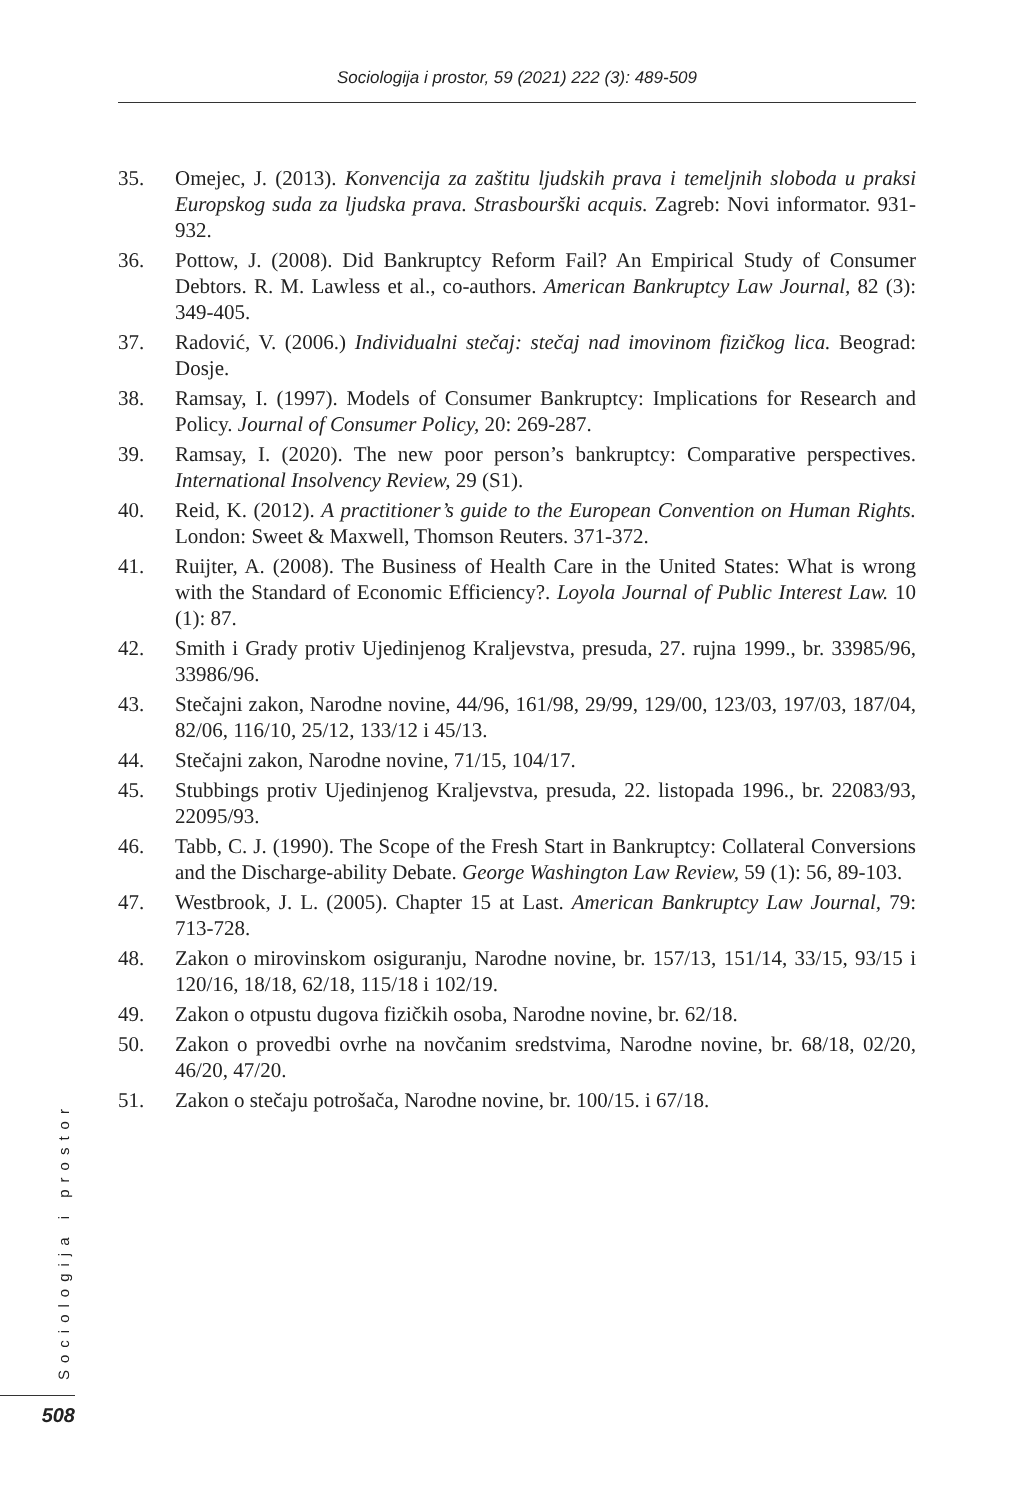Sociologija i prostor, 59 (2021) 222 (3): 489-509
35. Omejec, J. (2013). Konvencija za zaštitu ljudskih prava i temeljnih sloboda u praksi Europskog suda za ljudska prava. Strasbourški acquis. Zagreb: Novi informator. 931-932.
36. Pottow, J. (2008). Did Bankruptcy Reform Fail? An Empirical Study of Consumer Debtors. R. M. Lawless et al., co-authors. American Bankruptcy Law Journal, 82 (3): 349-405.
37. Radović, V. (2006.) Individualni stečaj: stečaj nad imovinom fizičkog lica. Beograd: Dosje.
38. Ramsay, I. (1997). Models of Consumer Bankruptcy: Implications for Research and Policy. Journal of Consumer Policy, 20: 269-287.
39. Ramsay, I. (2020). The new poor person’s bankruptcy: Comparative perspectives. International Insolvency Review, 29 (S1).
40. Reid, K. (2012). A practitioner’s guide to the European Convention on Human Rights. London: Sweet & Maxwell, Thomson Reuters. 371-372.
41. Ruijter, A. (2008). The Business of Health Care in the United States: What is wrong with the Standard of Economic Efficiency?. Loyola Journal of Public Interest Law. 10 (1): 87.
42. Smith i Grady protiv Ujedinjenog Kraljevstva, presuda, 27. rujna 1999., br. 33985/96, 33986/96.
43. Stečajni zakon, Narodne novine, 44/96, 161/98, 29/99, 129/00, 123/03, 197/03, 187/04, 82/06, 116/10, 25/12, 133/12 i 45/13.
44. Stečajni zakon, Narodne novine, 71/15, 104/17.
45. Stubbings protiv Ujedinjenog Kraljevstva, presuda, 22. listopada 1996., br. 22083/93, 22095/93.
46. Tabb, C. J. (1990). The Scope of the Fresh Start in Bankruptcy: Collateral Conversions and the Discharge-ability Debate. George Washington Law Review, 59 (1): 56, 89-103.
47. Westbrook, J. L. (2005). Chapter 15 at Last. American Bankruptcy Law Journal, 79: 713-728.
48. Zakon o mirovinskom osiguranju, Narodne novine, br. 157/13, 151/14, 33/15, 93/15 i 120/16, 18/18, 62/18, 115/18 i 102/19.
49. Zakon o otpustu dugova fizičkih osoba, Narodne novine, br. 62/18.
50. Zakon o provedbi ovrhe na novčanim sredstvima, Narodne novine, br. 68/18, 02/20, 46/20, 47/20.
51. Zakon o stečaju potrošača, Narodne novine, br. 100/15. i 67/18.
Sociologija i prostor
508